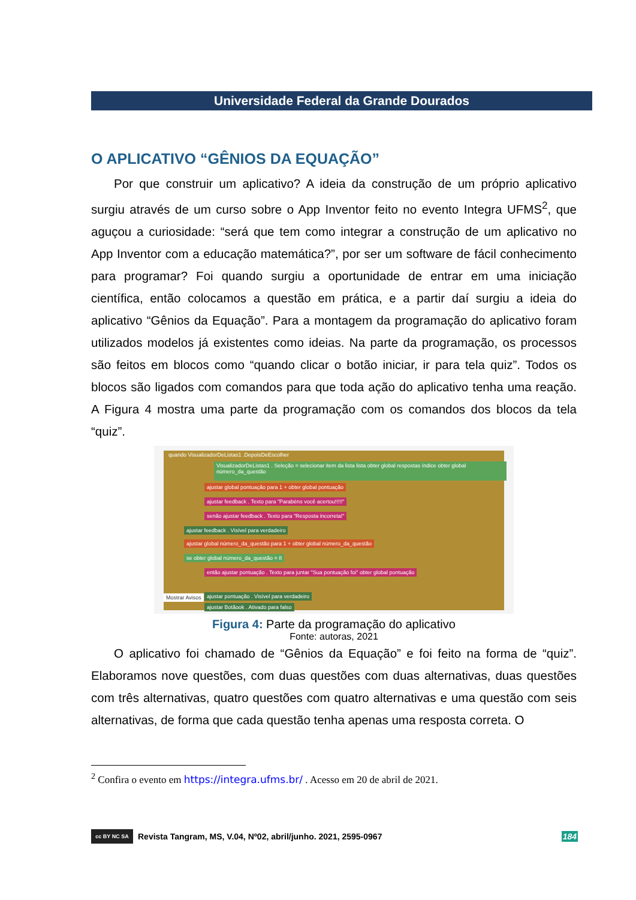Universidade Federal da Grande Dourados
O APLICATIVO “GÊNIOS DA EQUAÇÃO”
Por que construir um aplicativo? A ideia da construção de um próprio aplicativo surgiu através de um curso sobre o App Inventor feito no evento Integra UFMS<sup>2</sup>, que aguçou a curiosidade: “será que tem como integrar a construção de um aplicativo no App Inventor com a educação matemática?”, por ser um software de fácil conhecimento para programar? Foi quando surgiu a oportunidade de entrar em uma iniciação científica, então colocamos a questão em prática, e a partir daí surgiu a ideia do aplicativo “Gênios da Equação”. Para a montagem da programação do aplicativo foram utilizados modelos já existentes como ideias. Na parte da programação, os processos são feitos em blocos como “quando clicar o botão iniciar, ir para tela quiz”. Todos os blocos são ligados com comandos para que toda ação do aplicativo tenha uma reação. A Figura 4 mostra uma parte da programação com os comandos dos blocos da tela “quiz”.
quando VisualizadorDeListas1 .DepoisDeEscolher
VisualizadorDeListas1 . Seleção = selecionar item da lista lista obter global respostas índice obter global número_da_questão
ajustar global pontuação para 1 + obter global pontuação
ajustar feedback . Texto para "Parabéns você acertou!!!!!"
senão ajustar feedback . Texto para "Resposta incorreta!"
ajustar feedback . Visível para verdadeiro
ajustar global número_da_questão para 1 + obter global número_da_questão
se obter global número_da_questão = 8
então ajustar pontuação . Texto para juntar "Sua pontuação foi" obter global pontuação
ajustar pontuação . Visível para verdadeiro
ajustar Botãook . Ativado para falso
Mostrar Avisos
Figura 4: Parte da programação do aplicativo
Fonte: autoras, 2021
O aplicativo foi chamado de “Gênios da Equação” e foi feito na forma de “quiz”. Elaboramos nove questões, com duas questões com duas alternativas, duas questões com três alternativas, quatro questões com quatro alternativas e uma questão com seis alternativas, de forma que cada questão tenha apenas uma resposta correta. O
<sup>2</sup> Confira o evento em https://integra.ufms.br/ . Acesso em 20 de abril de 2021.
cc BY NC SA
Revista Tangram, MS, V.04, Nº02, abril/junho. 2021, 2595-0967 184